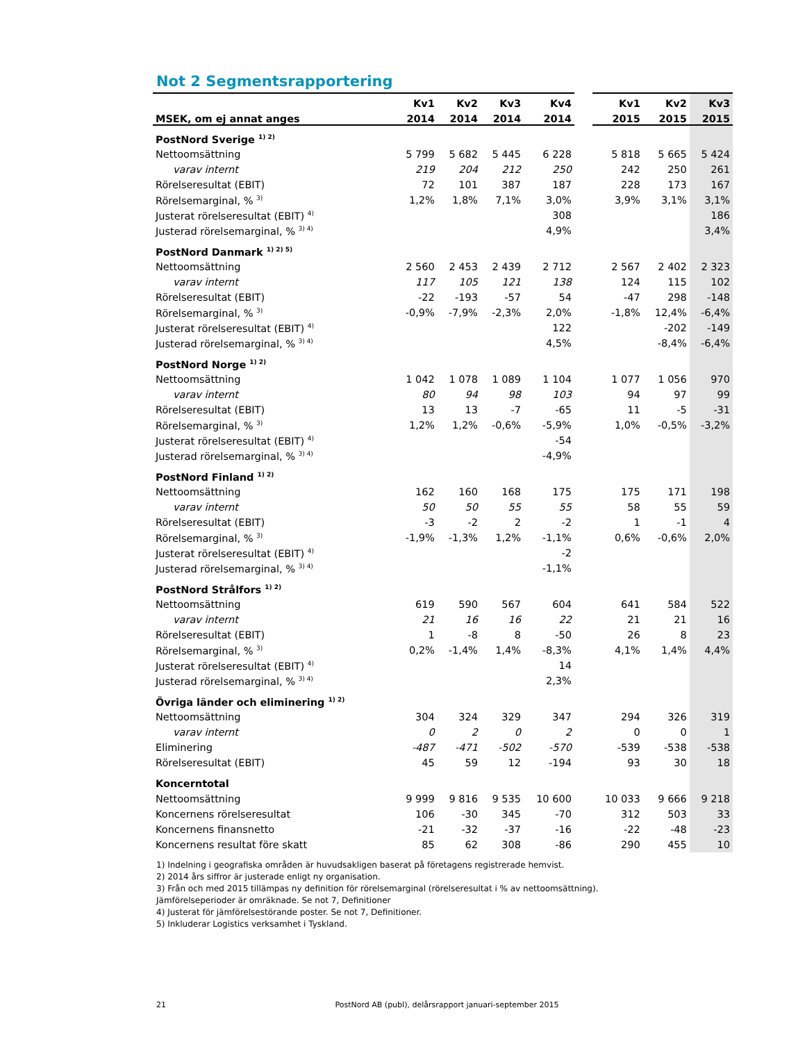Not 2 Segmentsrapportering
| | Kv1 | Kv2 | Kv3 | Kv4 | | Kv1 | Kv2 | Kv3 |
| --- | --- | --- | --- | --- | --- | --- | --- | --- |
| MSEK, om ej annat anges | 2014 | 2014 | 2014 | 2014 | | 2015 | 2015 | 2015 |
| PostNord Sverige <sup>1) 2)</sup> | | | | | | | | |
| Nettoomsättning | 5 799 | 5 682 | 5 445 | 6 228 | | 5 818 | 5 665 | 5 424 |
| varav internt | 219 | 204 | 212 | 250 | | 242 | 250 | 261 |
| Rörelseresultat (EBIT) | 72 | 101 | 387 | 187 | | 228 | 173 | 167 |
| Rörelsemarginal, % <sup>3)</sup> | 1,2% | 1,8% | 7,1% | 3,0% | | 3,9% | 3,1% | 3,1% |
| Justerat rörelseresultat (EBIT) <sup>4)</sup> | | | | 308 | | | | 186 |
| Justerad rörelsemarginal, % <sup>3) 4)</sup> | | | | 4,9% | | | | 3,4% |
| PostNord Danmark <sup>1) 2) 5)</sup> | | | | | | | | |
| Nettoomsättning | 2 560 | 2 453 | 2 439 | 2 712 | | 2 567 | 2 402 | 2 323 |
| varav internt | 117 | 105 | 121 | 138 | | 124 | 115 | 102 |
| Rörelseresultat (EBIT) | -22 | -193 | -57 | 54 | | -47 | 298 | -148 |
| Rörelsemarginal, % <sup>3)</sup> | -0,9% | -7,9% | -2,3% | 2,0% | | -1,8% | 12,4% | -6,4% |
| Justerat rörelseresultat (EBIT) <sup>4)</sup> | | | | 122 | | | -202 | -149 |
| Justerad rörelsemarginal, % <sup>3) 4)</sup> | | | | 4,5% | | | -8,4% | -6,4% |
| PostNord Norge <sup>1) 2)</sup> | | | | | | | | |
| Nettoomsättning | 1 042 | 1 078 | 1 089 | 1 104 | | 1 077 | 1 056 | 970 |
| varav internt | 80 | 94 | 98 | 103 | | 94 | 97 | 99 |
| Rörelseresultat (EBIT) | 13 | 13 | -7 | -65 | | 11 | -5 | -31 |
| Rörelsemarginal, % <sup>3)</sup> | 1,2% | 1,2% | -0,6% | -5,9% | | 1,0% | -0,5% | -3,2% |
| Justerat rörelseresultat (EBIT) <sup>4)</sup> | | | | -54 | | | | |
| Justerad rörelsemarginal, % <sup>3) 4)</sup> | | | | -4,9% | | | | |
| PostNord Finland <sup>1) 2)</sup> | | | | | | | | |
| Nettoomsättning | 162 | 160 | 168 | 175 | | 175 | 171 | 198 |
| varav internt | 50 | 50 | 55 | 55 | | 58 | 55 | 59 |
| Rörelseresultat (EBIT) | -3 | -2 | 2 | -2 | | 1 | -1 | 4 |
| Rörelsemarginal, % <sup>3)</sup> | -1,9% | -1,3% | 1,2% | -1,1% | | 0,6% | -0,6% | 2,0% |
| Justerat rörelseresultat (EBIT) <sup>4)</sup> | | | | -2 | | | | |
| Justerad rörelsemarginal, % <sup>3) 4)</sup> | | | | -1,1% | | | | |
| PostNord Strålfors <sup>1) 2)</sup> | | | | | | | | |
| Nettoomsättning | 619 | 590 | 567 | 604 | | 641 | 584 | 522 |
| varav internt | 21 | 16 | 16 | 22 | | 21 | 21 | 16 |
| Rörelseresultat (EBIT) | 1 | -8 | 8 | -50 | | 26 | 8 | 23 |
| Rörelsemarginal, % <sup>3)</sup> | 0,2% | -1,4% | 1,4% | -8,3% | | 4,1% | 1,4% | 4,4% |
| Justerat rörelseresultat (EBIT) <sup>4)</sup> | | | | 14 | | | | |
| Justerad rörelsemarginal, % <sup>3) 4)</sup> | | | | 2,3% | | | | |
| Övriga länder och eliminering <sup>1) 2)</sup> | | | | | | | | |
| Nettoomsättning | 304 | 324 | 329 | 347 | | 294 | 326 | 319 |
| varav internt | 0 | 2 | 0 | 2 | | 0 | 0 | 1 |
| Eliminering | -487 | -471 | -502 | -570 | | -539 | -538 | -538 |
| Rörelseresultat (EBIT) | 45 | 59 | 12 | -194 | | 93 | 30 | 18 |
| Koncerntotal | | | | | | | | |
| Nettoomsättning | 9 999 | 9 816 | 9 535 | 10 600 | | 10 033 | 9 666 | 9 218 |
| Koncernens rörelseresultat | 106 | -30 | 345 | -70 | | 312 | 503 | 33 |
| Koncernens finansnetto | -21 | -32 | -37 | -16 | | -22 | -48 | -23 |
| Koncernens resultat före skatt | 85 | 62 | 308 | -86 | | 290 | 455 | 10 |
1) Indelning i geografiska områden är huvudsakligen baserat på företagens registrerade hemvist.
2) 2014 års siffror är justerade enligt ny organisation.
3) Från och med 2015 tillämpas ny definition för rörelsemarginal (rörelseresultat i % av nettoomsättning).
Jämförelseperioder är omräknade. Se not 7, Definitioner
4) Justerat för jämförelsestörande poster. Se not 7, Definitioner.
5) Inkluderar Logistics verksamhet i Tyskland.
21 PostNord AB (publ), delårsrapport januari-september 2015